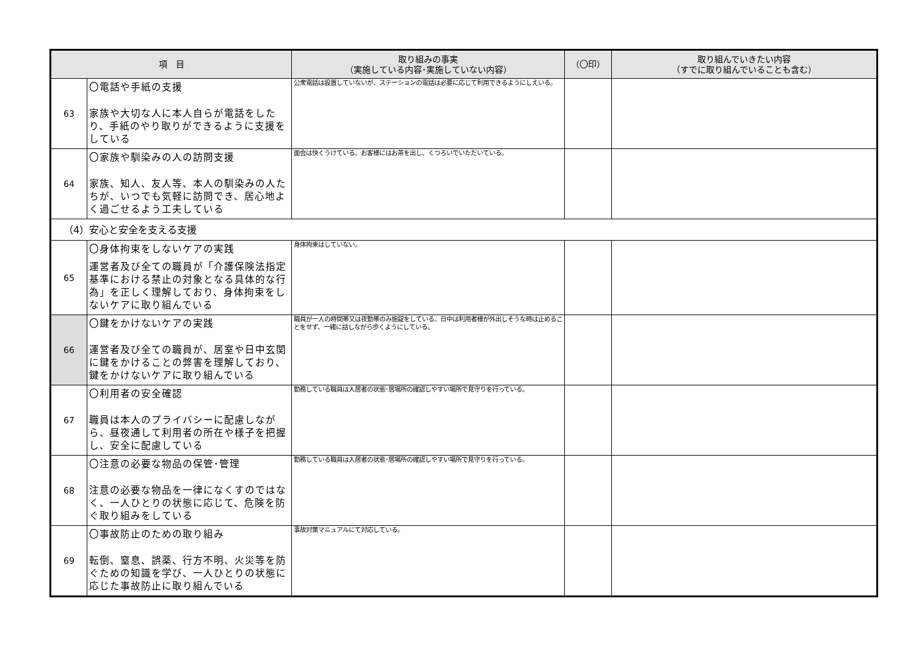| 項 目 | | 取り組みの事実 （実施している内容･実施していない内容） | （〇印） | 取り組んでいきたい内容 （すでに取り組んでいることも含む） |
| --- | --- | --- | --- | --- |
| 63 | 〇電話や手紙の支援 家族や大切な人に本人自らが電話をしたり、手紙のやり取りができるように支援をしている | 公衆電話は設置していないが、ステーションの電話は必要に応じて利用できるようにしえいる。 | | |
| 64 | 〇家族や馴染みの人の訪問支援 家族、知人、友人等、本人の馴染みの人たちが、いつでも気軽に訪問でき、居心地よく過ごせるよう工夫している | 面会は快くうけている。お客様にはお茶を出し、くつろいでいただいている。 | | |
| （4）安心と安全を支える支援 | | | | |
| 65 | 〇身体拘束をしないケアの実践 運営者及び全ての職員が「介護保険法指定基準における禁止の対象となる具体的な行為」を正しく理解しており、身体拘束をしないケアに取り組んでいる | 身体拘束はしていない。 | | |
| 66 | 〇鍵をかけないケアの実践 運営者及び全ての職員が、居室や日中玄関に鍵をかけることの弊害を理解しており、鍵をかけないケアに取り組んでいる | 職員が一人の時間帯又は夜勤帯のみ施錠をしている。日中は利用者様が外出しそうな時は止めることをせず、一緒に話しながら歩くようにしている。 | | |
| 67 | 〇利用者の安全確認 職員は本人のプライバシーに配慮しながら、昼夜通して利用者の所在や様子を把握し、安全に配慮している | 勤務している職員は入居者の状態･居場所の確認しやすい場所で見守りを行っている。 | | |
| 68 | 〇注意の必要な物品の保管･管理 注意の必要な物品を一律になくすのではなく、一人ひとりの状態に応じて、危険を防ぐ取り組みをしている | 勤務している職員は入居者の状態･居場所の確認しやすい場所で見守りを行っている。 | | |
| 69 | 〇事故防止のための取り組み 転倒、窒息、誤薬、行方不明、火災等を防ぐための知識を学び、一人ひとりの状態に応じた事故防止に取り組んでいる | 事故対策マニュアルにて対応している。 | | |